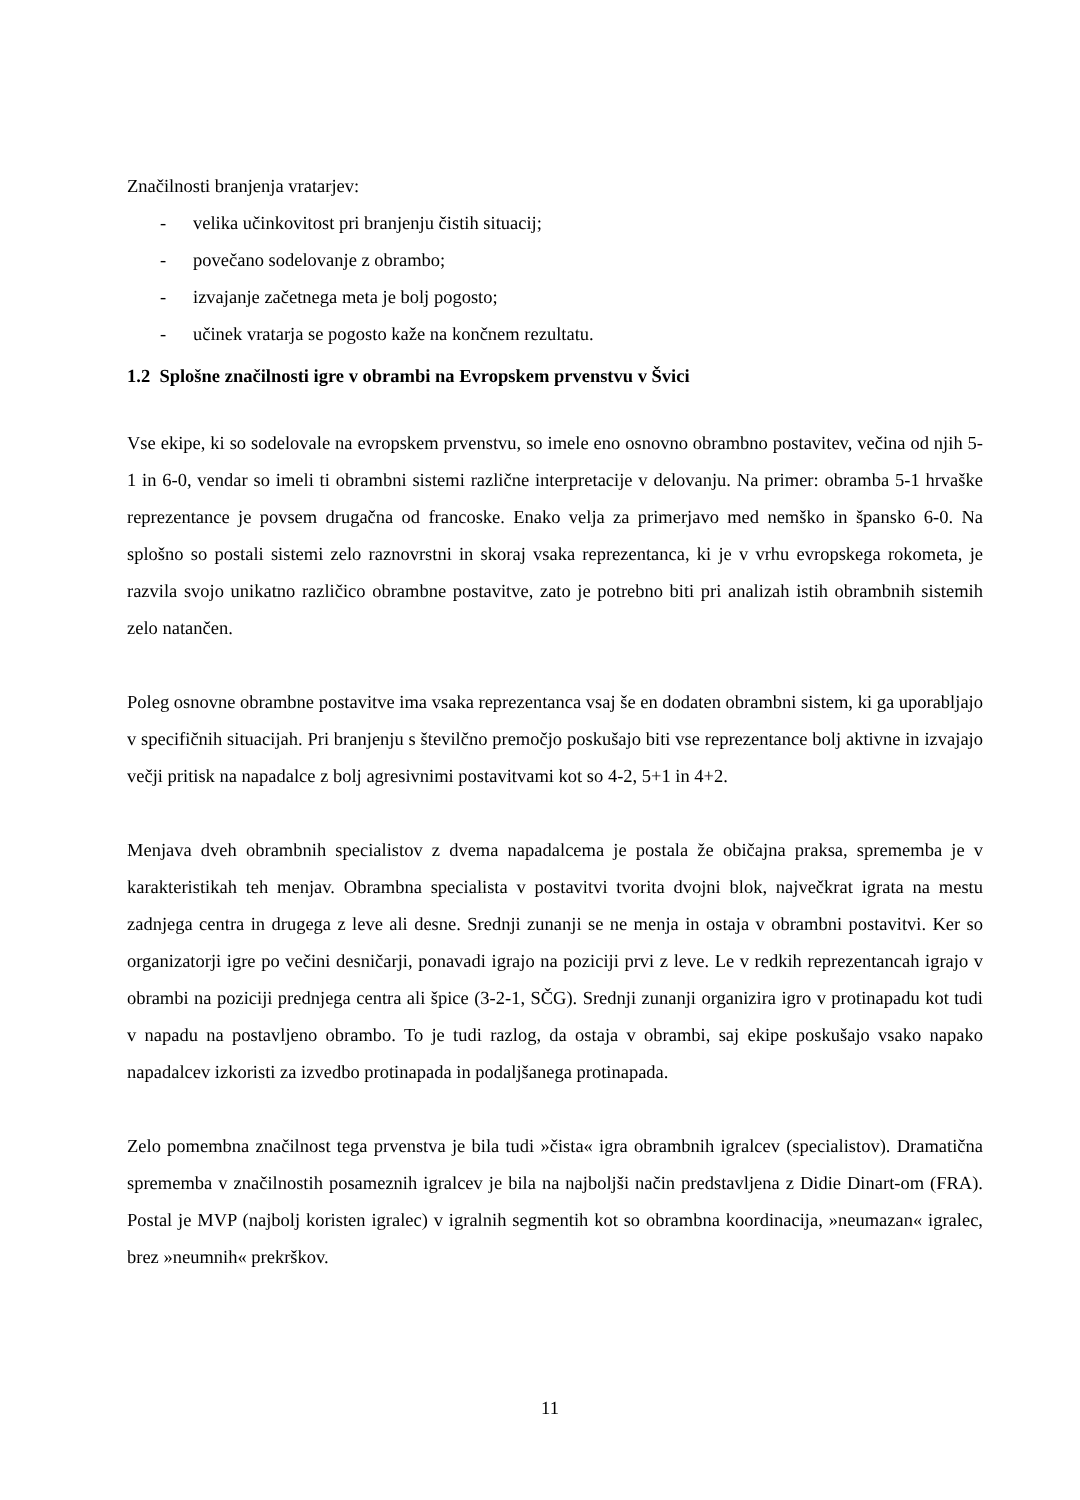Značilnosti branjenja vratarjev:
- velika učinkovitost pri branjenju čistih situacij;
- povečano sodelovanje z obrambo;
- izvajanje začetnega meta je bolj pogosto;
- učinek vratarja se pogosto kaže na končnem rezultatu.
1.2 Splošne značilnosti igre v obrambi na Evropskem prvenstvu v Švici
Vse ekipe, ki so sodelovale na evropskem prvenstvu, so imele eno osnovno obrambno postavitev, večina od njih 5-1 in 6-0, vendar so imeli ti obrambni sistemi različne interpretacije v delovanju. Na primer: obramba 5-1 hrvaške reprezentance je povsem drugačna od francoske. Enako velja za primerjavo med nemško in špansko 6-0. Na splošno so postali sistemi zelo raznovrstni in skoraj vsaka reprezentanca, ki je v vrhu evropskega rokometa, je razvila svojo unikatno različico obrambne postavitve, zato je potrebno biti pri analizah istih obrambnih sistemih zelo natančen.
Poleg osnovne obrambne postavitve ima vsaka reprezentanca vsaj še en dodaten obrambni sistem, ki ga uporabljajo v specifičnih situacijah. Pri branjenju s številčno premočjo poskušajo biti vse reprezentance bolj aktivne in izvajajo večji pritisk na napadalce z bolj agresivnimi postavitvami kot so 4-2, 5+1 in 4+2.
Menjava dveh obrambnih specialistov z dvema napadalcema je postala že običajna praksa, sprememba je v karakteristikah teh menjav. Obrambna specialista v postavitvi tvorita dvojni blok, največkrat igrata na mestu zadnjega centra in drugega z leve ali desne. Srednji zunanji se ne menja in ostaja v obrambni postavitvi. Ker so organizatorji igre po večini desničarji, ponavadi igrajo na poziciji prvi z leve. Le v redkih reprezentancah igrajo v obrambi na poziciji prednjega centra ali špice (3-2-1, SČG). Srednji zunanji organizira igro v protinapadu kot tudi v napadu na postavljeno obrambo. To je tudi razlog, da ostaja v obrambi, saj ekipe poskušajo vsako napako napadalcev izkoristi za izvedbo protinapada in podaljšanega protinapada.
Zelo pomembna značilnost tega prvenstva je bila tudi »čista« igra obrambnih igralcev (specialistov). Dramatična sprememba v značilnostih posameznih igralcev je bila na najboljši način predstavljena z Didie Dinart-om (FRA). Postal je MVP (najbolj koristen igralec) v igralnih segmentih kot so obrambna koordinacija, »neumazan« igralec, brez »neumnih« prekrškov.
11